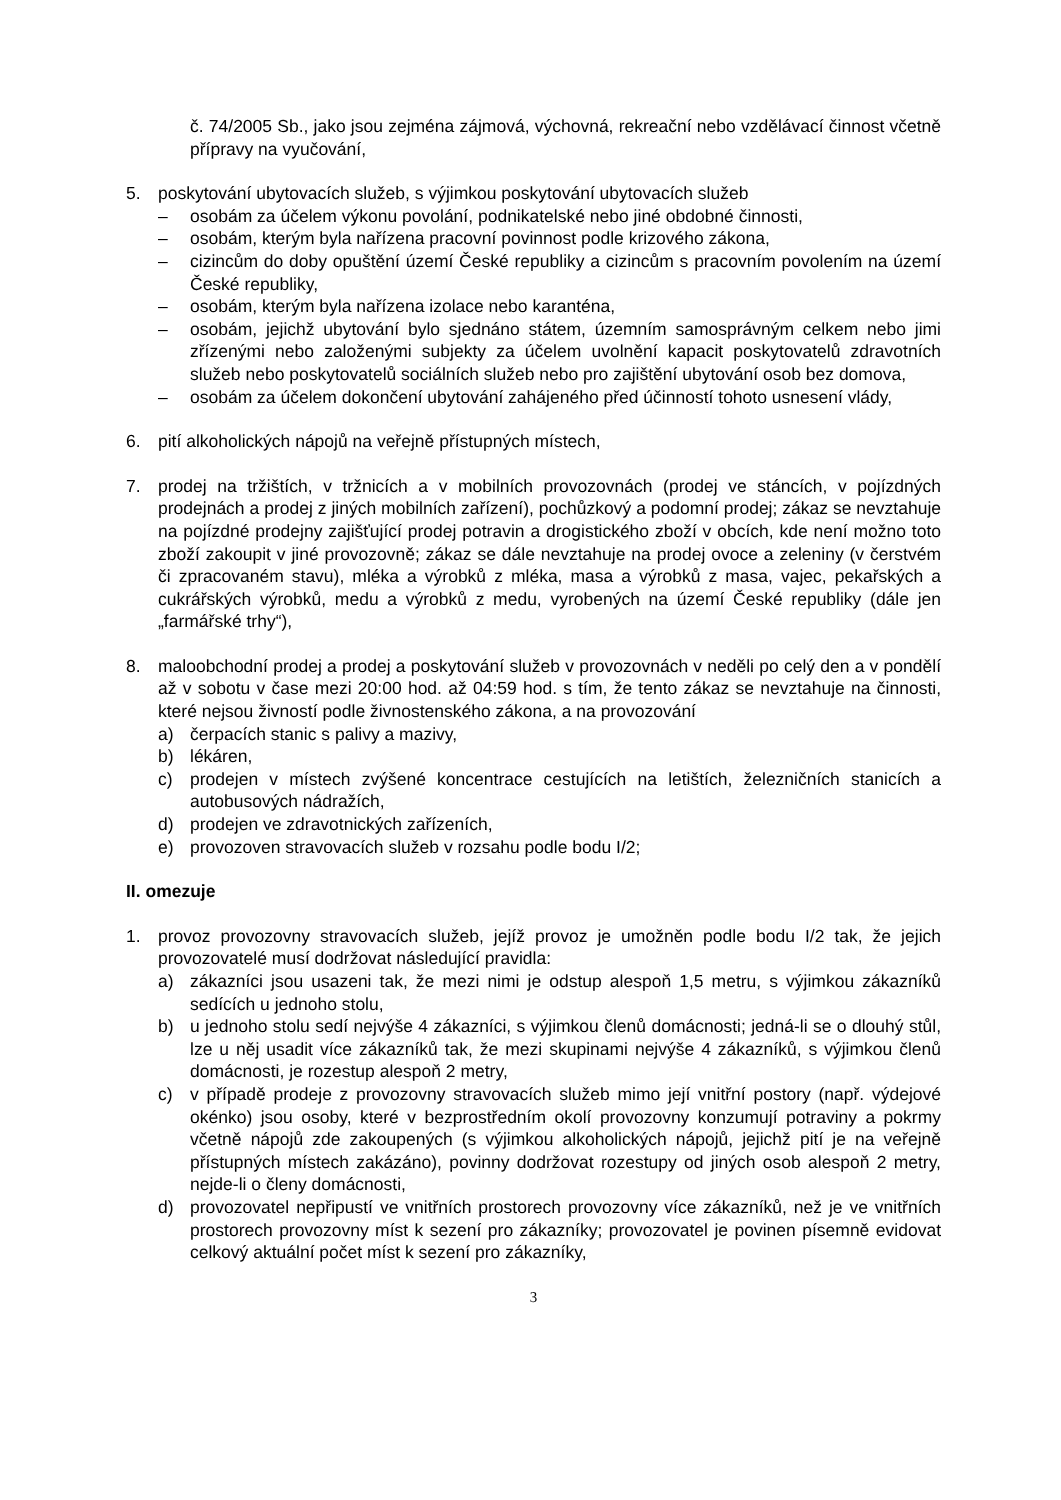č. 74/2005 Sb., jako jsou zejména zájmová, výchovná, rekreační nebo vzdělávací činnost včetně přípravy na vyučování,
5. poskytování ubytovacích služeb, s výjimkou poskytování ubytovacích služeb
– osobám za účelem výkonu povolání, podnikatelské nebo jiné obdobné činnosti,
– osobám, kterým byla nařízena pracovní povinnost podle krizového zákona,
– cizincům do doby opuštění území České republiky a cizincům s pracovním povolením na území České republiky,
– osobám, kterým byla nařízena izolace nebo karanténa,
– osobám, jejichž ubytování bylo sjednáno státem, územním samosprávným celkem nebo jimi zřízenými nebo založenými subjekty za účelem uvolnění kapacit poskytovatelů zdravotních služeb nebo poskytovatelů sociálních služeb nebo pro zajištění ubytování osob bez domova,
– osobám za účelem dokončení ubytování zahájeného před účinností tohoto usnesení vlády,
6. pití alkoholických nápojů na veřejně přístupných místech,
7. prodej na tržištích, v tržnicích a v mobilních provozovnách (prodej ve stáncích, v pojízdných prodejnách a prodej z jiných mobilních zařízení), pochůzkový a podomní prodej; zákaz se nevztahuje na pojízdné prodejny zajišťující prodej potravin a drogistického zboží v obcích, kde není možno toto zboží zakoupit v jiné provozovně; zákaz se dále nevztahuje na prodej ovoce a zeleniny (v čerstvém či zpracovaném stavu), mléka a výrobků z mléka, masa a výrobků z masa, vajec, pekařských a cukrářských výrobků, medu a výrobků z medu, vyrobených na území České republiky (dále jen „farmářské trhy“),
8. maloobchodní prodej a prodej a poskytování služeb v provozovnách v neděli po celý den a v pondělí až v sobotu v čase mezi 20:00 hod. až 04:59 hod. s tím, že tento zákaz se nevztahuje na činnosti, které nejsou živností podle živnostenského zákona, a na provozování
a) čerpacích stanic s palivy a mazivy,
b) lékáren,
c) prodejen v místech zvýšené koncentrace cestujících na letištích, železničních stanicích a autobusových nádražích,
d) prodejen ve zdravotnických zařízeních,
e) provozoven stravovacích služeb v rozsahu podle bodu I/2;
II. omezuje
1. provoz provozovny stravovacích služeb, jejíž provoz je umožněn podle bodu I/2 tak, že jejich provozovatelé musí dodržovat následující pravidla:
a) zákazníci jsou usazeni tak, že mezi nimi je odstup alespoň 1,5 metru, s výjimkou zákazníků sedících u jednoho stolu,
b) u jednoho stolu sedí nejvýše 4 zákazníci, s výjimkou členů domácnosti; jedná-li se o dlouhý stůl, lze u něj usadit více zákazníků tak, že mezi skupinami nejvýše 4 zákazníků, s výjimkou členů domácnosti, je rozestup alespoň 2 metry,
c) v případě prodeje z provozovny stravovacích služeb mimo její vnitřní postory (např. výdejové okénko) jsou osoby, které v bezprostředním okolí provozovny konzumují potraviny a pokrmy včetně nápojů zde zakoupených (s výjimkou alkoholických nápojů, jejichž pití je na veřejně přístupných místech zakázáno), povinny dodržovat rozestupy od jiných osob alespoň 2 metry, nejde-li o členy domácnosti,
d) provozovatel nepřipustí ve vnitřních prostorech provozovny více zákazníků, než je ve vnitřních prostorech provozovny míst k sezení pro zákazníky; provozovatel je povinen písemně evidovat celkový aktuální počet míst k sezení pro zákazníky,
3